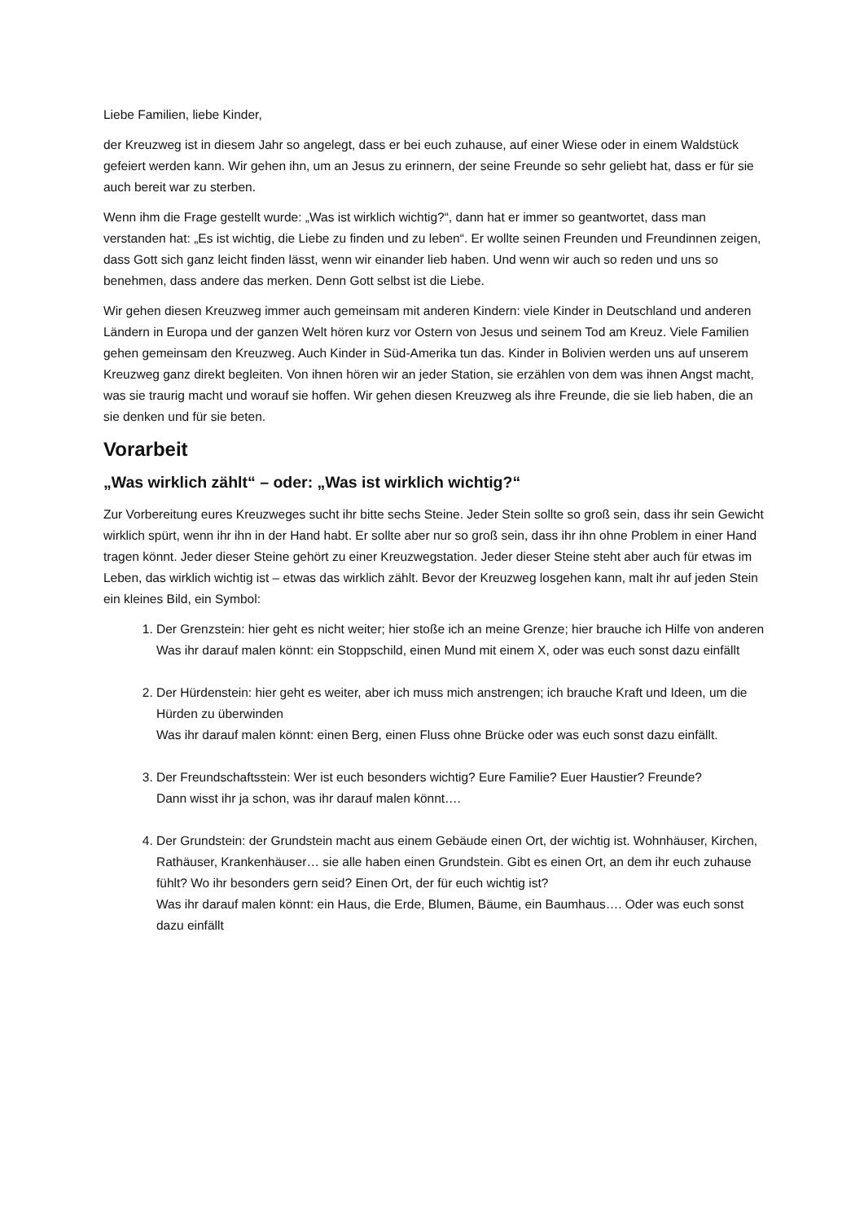Liebe Familien, liebe Kinder,
der Kreuzweg ist in diesem Jahr so angelegt, dass er bei euch zuhause, auf einer Wiese oder in einem Waldstück gefeiert werden kann. Wir gehen ihn, um an Jesus zu erinnern, der seine Freunde so sehr geliebt hat, dass er für sie auch bereit war zu sterben.
Wenn ihm die Frage gestellt wurde: „Was ist wirklich wichtig?“, dann hat er immer so geantwortet, dass man verstanden hat: „Es ist wichtig, die Liebe zu finden und zu leben“. Er wollte seinen Freunden und Freundinnen zeigen, dass Gott sich ganz leicht finden lässt, wenn wir einander lieb haben. Und wenn wir auch so reden und uns so benehmen, dass andere das merken. Denn Gott selbst ist die Liebe.
Wir gehen diesen Kreuzweg immer auch gemeinsam mit anderen Kindern: viele Kinder in Deutschland und anderen Ländern in Europa und der ganzen Welt hören kurz vor Ostern von Jesus und seinem Tod am Kreuz. Viele Familien gehen gemeinsam den Kreuzweg. Auch Kinder in Süd-Amerika tun das. Kinder in Bolivien werden uns auf unserem Kreuzweg ganz direkt begleiten. Von ihnen hören wir an jeder Station, sie erzählen von dem was ihnen Angst macht, was sie traurig macht und worauf sie hoffen. Wir gehen diesen Kreuzweg als ihre Freunde, die sie lieb haben, die an sie denken und für sie beten.
Vorarbeit
„Was wirklich zählt“ – oder: „Was ist wirklich wichtig?“
Zur Vorbereitung eures Kreuzweges sucht ihr bitte sechs Steine. Jeder Stein sollte so groß sein, dass ihr sein Gewicht wirklich spürt, wenn ihr ihn in der Hand habt. Er sollte aber nur so groß sein, dass ihr ihn ohne Problem in einer Hand tragen könnt. Jeder dieser Steine gehört zu einer Kreuzwegstation. Jeder dieser Steine steht aber auch für etwas im Leben, das wirklich wichtig ist – etwas das wirklich zählt. Bevor der Kreuzweg losgehen kann, malt ihr auf jeden Stein ein kleines Bild, ein Symbol:
1. Der Grenzstein: hier geht es nicht weiter; hier stoße ich an meine Grenze; hier brauche ich Hilfe von anderen
Was ihr darauf malen könnt: ein Stoppschild, einen Mund mit einem X, oder was euch sonst dazu einfällt
2. Der Hürdenstein: hier geht es weiter, aber ich muss mich anstrengen; ich brauche Kraft und Ideen, um die Hürden zu überwinden
Was ihr darauf malen könnt: einen Berg, einen Fluss ohne Brücke oder was euch sonst dazu einfällt.
3. Der Freundschaftsstein: Wer ist euch besonders wichtig? Eure Familie? Euer Haustier? Freunde?
Dann wisst ihr ja schon, was ihr darauf malen könnt….
4. Der Grundstein: der Grundstein macht aus einem Gebäude einen Ort, der wichtig ist. Wohnhäuser, Kirchen, Rathäuser, Krankenhäuser… sie alle haben einen Grundstein. Gibt es einen Ort, an dem ihr euch zuhause fühlt? Wo ihr besonders gern seid? Einen Ort, der für euch wichtig ist?
Was ihr darauf malen könnt: ein Haus, die Erde, Blumen, Bäume, ein Baumhaus…. Oder was euch sonst dazu einfällt